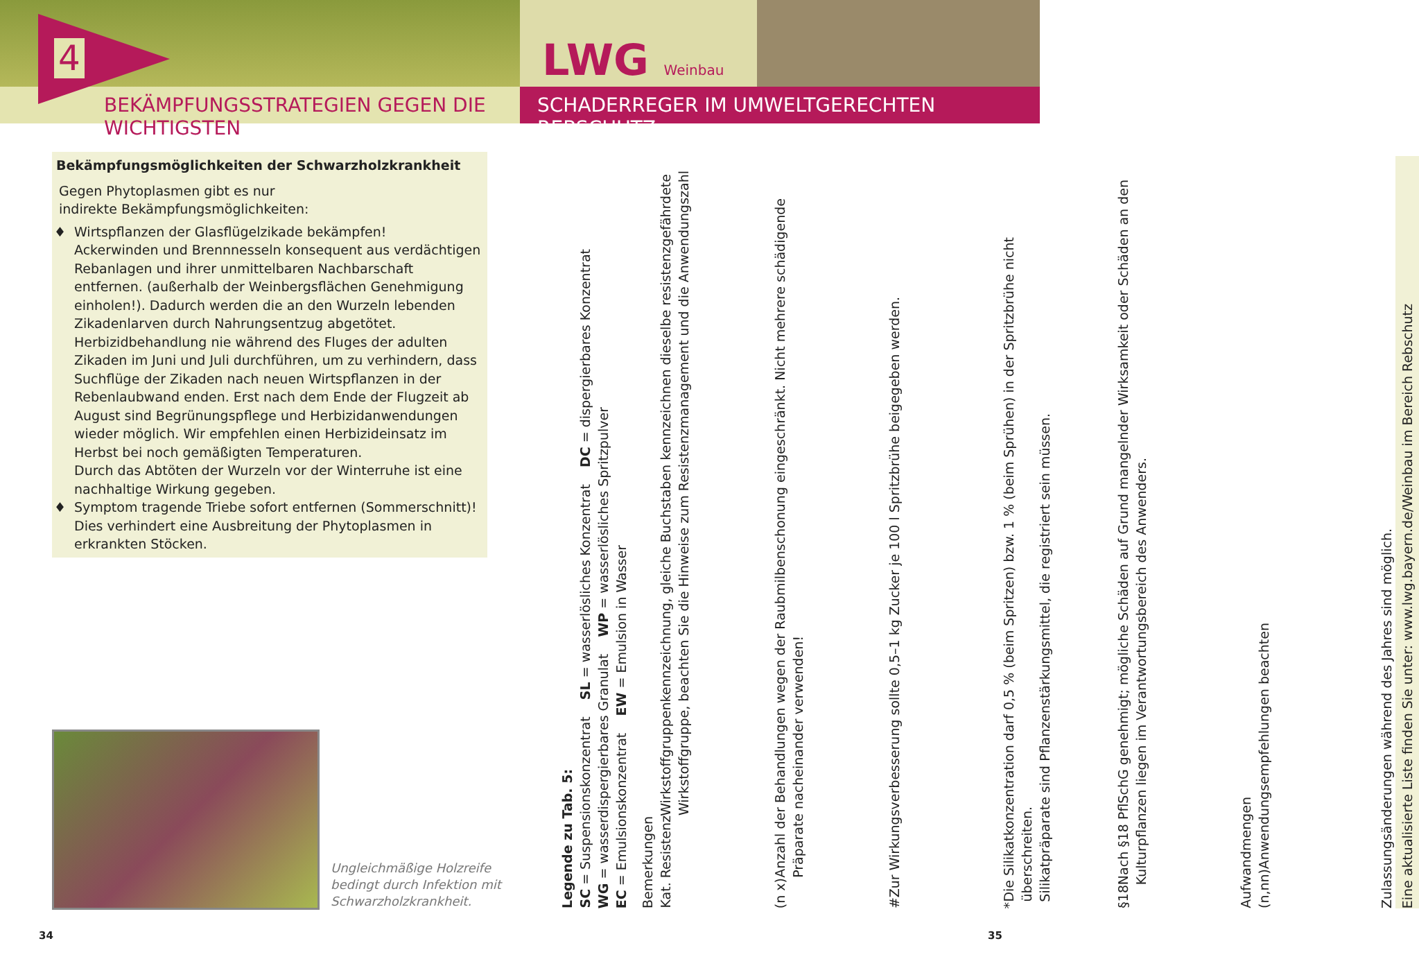4
BEKÄMPFUNGSSTRATEGIEN GEGEN DIE WICHTIGSTEN
LWG Weinbau
SCHADERREGER IM UMWELTGERECHTEN REBSCHUTZ
Bekämpfungsmöglichkeiten der Schwarzholzkrankheit
Gegen Phytoplasmen gibt es nur
indirekte Bekämpfungsmöglichkeiten:
Wirtspflanzen der Glasflügelzikade bekämpfen!
Ackerwinden und Brennnesseln konsequent aus verdächtigen Rebanlagen und ihrer unmittelbaren Nachbarschaft entfernen. (außerhalb der Weinbergsflächen Genehmigung einholen!). Dadurch werden die an den Wurzeln lebenden Zikadenlarven durch Nahrungsentzug abgetötet.
Herbizidbehandlung nie während des Fluges der adulten Zikaden im Juni und Juli durchführen, um zu verhindern, dass Suchflüge der Zikaden nach neuen Wirtspflanzen in der Rebenlaubwand enden. Erst nach dem Ende der Flugzeit ab August sind Begrünungspflege und Herbizidanwendungen wieder möglich. Wir empfehlen einen Herbizideinsatz im Herbst bei noch gemäßigten Temperaturen.
Durch das Abtöten der Wurzeln vor der Winterruhe ist eine nachhaltige Wirkung gegeben.
Symptom tragende Triebe sofort entfernen (Sommerschnitt)!
Dies verhindert eine Ausbreitung der Phytoplasmen in erkrankten Stöcken.
Ungleichmäßige Holzreife
bedingt durch Infektion mit
Schwarzholzkrankheit.
34
Legende zu Tab. 5:
SC = Suspensionskonzentrat SL = wasserlösliches Konzentrat DC = dispergierbares Konzentrat
WG = wasserdispergierbares Granulat WP = wasserlösliches Spritzpulver
EC = Emulsionskonzentrat EW = Emulsion in Wasser
Bemerkungen
Kat. Resistenz Wirkstoffgruppenkennzeichnung, gleiche Buchstaben kennzeichnen dieselbe resistenzgefährdete Wirkstoffgruppe, beachten Sie die Hinweise zum Resistenzmanagement und die Anwendungszahl
(n x) Anzahl der Behandlungen wegen der Raubmilbenschonung eingeschränkt. Nicht mehrere schädigende Präparate nacheinander verwenden!
# Zur Wirkungsverbesserung sollte 0,5–1 kg Zucker je 100 l Spritzbrühe beigegeben werden.
* Die Silikatkonzentration darf 0,5 % (beim Spritzen) bzw. 1 % (beim Sprühen) in der Spritzbrühe nicht überschreiten.
Silikatpräparate sind Pflanzenstärkungsmittel, die registriert sein müssen.
§18 Nach §18 PflSchG genehmigt; mögliche Schäden auf Grund mangelnder Wirksamkeit oder Schäden an den Kulturpflanzen liegen im Verantwortungsbereich des Anwenders.
Aufwandmengen
(n,nn) Anwendungsempfehlungen beachten
Zulassungsänderungen während des Jahres sind möglich.
Eine aktualisierte Liste finden Sie unter: www.lwg.bayern.de/Weinbau im Bereich Rebschutz
35